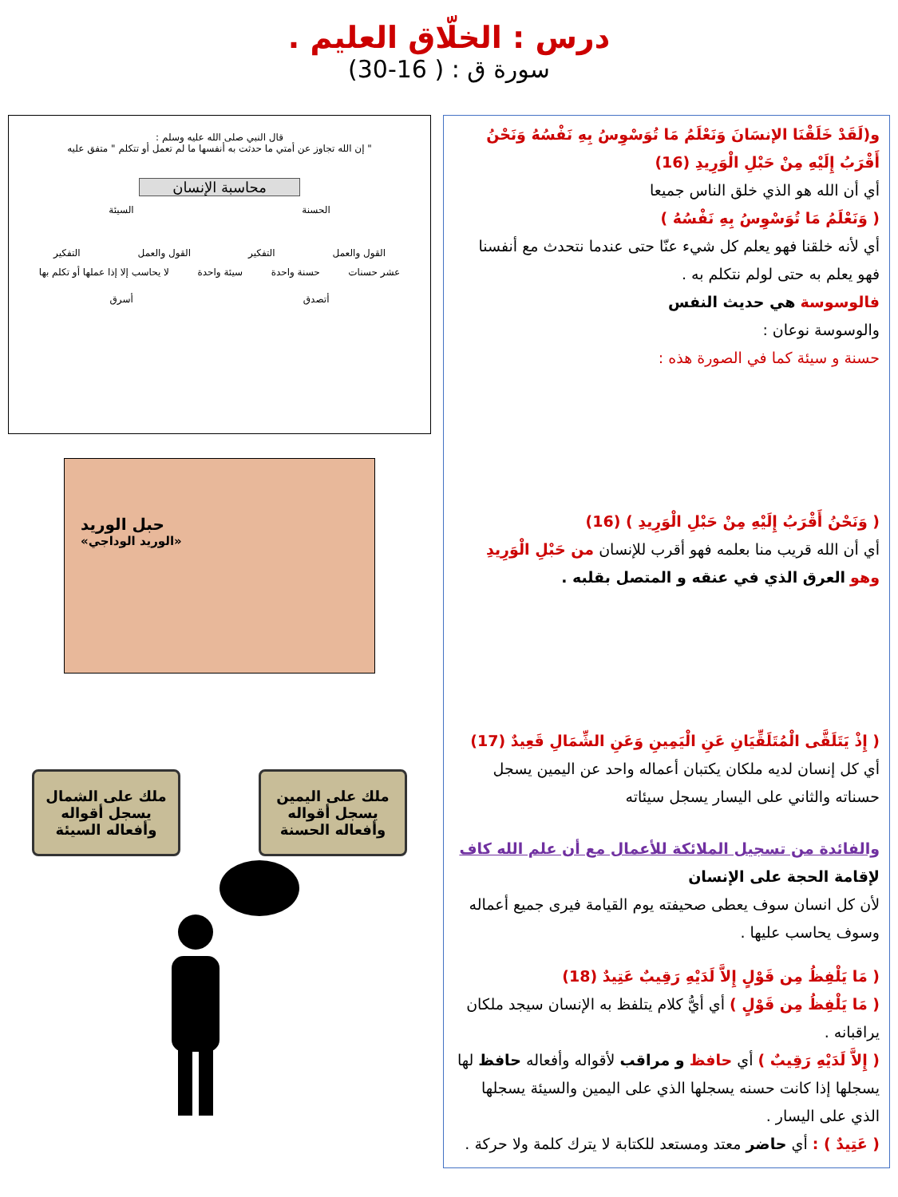درس : الخلّاق العليم .
سورة ق : ( 16-30)
و(لَقَدْ خَلَقْنَا الإنسَانَ وَنَعْلَمُ مَا تُوَسْوِسُ بِهِ نَفْسُهُ وَنَحْنُ أَقْرَبُ إِلَيْهِ مِنْ حَبْلِ الْوَرِيدِ (16)
أي أن الله هو الذي خلق الناس جميعا
( وَنَعْلَمُ مَا تُوَسْوِسُ بِهِ نَفْسُهُ )
أي لأنه خلقنا فهو يعلم كل شيء عنّا حتى عندما نتحدث مع أنفسنا فهو يعلم به حتى لولم نتكلم به .
فالوسوسة هي حديث النفس
والوسوسة نوعان :
حسنة و سيئة كما في الصورة هذه :
( وَنَحْنُ أَقْرَبُ إِلَيْهِ مِنْ حَبْلِ الْوَرِيدِ ) (16)
أي أن الله قريب منا بعلمه فهو أقرب للإنسان من حَبْلِ الْوَرِيدِ وهو العرق الذي في عنقه و المتصل بقلبه .
( إِذْ يَتَلَقَّى الْمُتَلَقِّيَانِ عَنِ الْيَمِينِ وَعَنِ الشِّمَالِ قَعِيدٌ (17)
أي كل إنسان لديه ملكان يكتبان أعماله واحد عن اليمين يسجل حسناته والثاني على اليسار يسجل سيئاته
والفائدة من تسجيل الملائكة للأعمال مع أن علم الله كاف
لإقامة الحجة على الإنسان
لأن كل انسان سوف يعطى صحيفته يوم القيامة فيرى جميع أعماله وسوف يحاسب عليها .
( مَا يَلْفِظُ مِن قَوْلٍ إِلاَّ لَدَيْهِ رَقِيبٌ عَتِيدٌ (18)
( مَا يَلْفِظُ مِن قَوْلٍ ) أي أيُّ كلام يتلفظ به الإنسان سيجد ملكان يراقبانه .
( إِلاَّ لَدَيْهِ رَقِيبٌ ) أي حافظ و مراقب لأقواله وأفعاله حافظ لها يسجلها إذا كانت حسنه يسجلها الذي على اليمين والسيئة يسجلها الذي على اليسار .
( عَتِيدٌ ) : أي حاضر معتد ومستعد للكتابة لا يترك كلمة ولا حركة .
قال النبي صلى الله عليه وسلم :
" إن الله تجاوز عن أمتي ما حدثت به أنفسها ما لم تعمل أو تتكلم " متفق عليه
محاسبة الإنسان
الحسنة السيئة
القول والعمل التفكير القول والعمل التفكير
عشر حسنات حسنة واحدة سيئة واحدة لا يحاسب إلا إذا عملها أو تكلم بها
أتصدق أسرق
حبل الوريد
«الوريد الوداجي»
ملك على اليمين يسجل أقواله وأفعاله الحسنة
ملك على الشمال يسجل أقواله وأفعاله السيئة